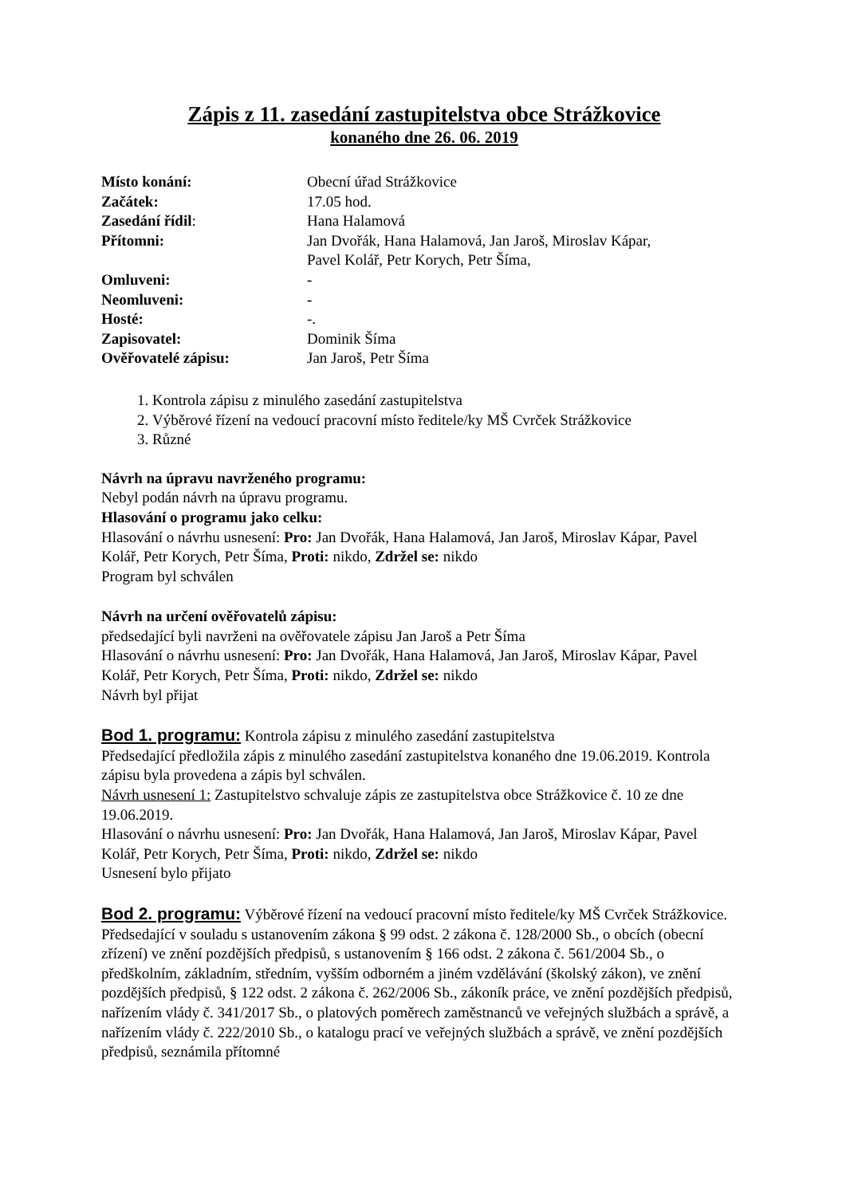Zápis z 11. zasedání zastupitelstva obce Strážkovice
konaného dne 26. 06. 2019
| Místo konání: | Obecní úřad Strážkovice |
| Začátek: | 17.05 hod. |
| Zasedání řídil : | Hana Halamová |
| Přítomni: | Jan Dvořák, Hana Halamová, Jan Jaroš, Miroslav Kápar, Pavel Kolář, Petr Korych, Petr Šíma, |
| Omluveni: | - |
| Neomluveni: | - |
| Hosté: | -. |
| Zapisovatel: | Dominik Šíma |
| Ověřovatelé zápisu: | Jan Jaroš, Petr Šíma |
1. Kontrola zápisu z minulého zasedání zastupitelstva
2. Výběrové řízení na vedoucí pracovní místo ředitele/ky MŠ Cvrček Strážkovice
3. Různé
Návrh na úpravu navrženého programu:
Nebyl podán návrh na úpravu programu.
Hlasování o programu jako celku:
Hlasování o návrhu usnesení: Pro: Jan Dvořák, Hana Halamová, Jan Jaroš, Miroslav Kápar, Pavel Kolář, Petr Korych, Petr Šíma, Proti: nikdo, Zdržel se: nikdo
Program byl schválen
Návrh na určení ověřovatelů zápisu:
předsedající byli navrženi na ověřovatele zápisu Jan Jaroš a Petr Šíma
Hlasování o návrhu usnesení: Pro: Jan Dvořák, Hana Halamová, Jan Jaroš, Miroslav Kápar, Pavel Kolář, Petr Korych, Petr Šíma, Proti: nikdo, Zdržel se: nikdo
Návrh byl přijat
Bod 1. programu: Kontrola zápisu z minulého zasedání zastupitelstva
Předsedající předložila zápis z minulého zasedání zastupitelstva konaného dne 19.06.2019. Kontrola zápisu byla provedena a zápis byl schválen.
Návrh usnesení 1: Zastupitelstvo schvaluje zápis ze zastupitelstva obce Strážkovice č. 10 ze dne 19.06.2019.
Hlasování o návrhu usnesení: Pro: Jan Dvořák, Hana Halamová, Jan Jaroš, Miroslav Kápar, Pavel Kolář, Petr Korych, Petr Šíma, Proti: nikdo, Zdržel se: nikdo
Usnesení bylo přijato
Bod 2. programu: Výběrové řízení na vedoucí pracovní místo ředitele/ky MŠ Cvrček Strážkovice.
Předsedající v souladu s ustanovením zákona § 99 odst. 2 zákona č. 128/2000 Sb., o obcích (obecní zřízení) ve znění pozdějších předpisů, s ustanovením § 166 odst. 2 zákona č. 561/2004 Sb., o předškolním, základním, středním, vyšším odborném a jiném vzdělávání (školský zákon), ve znění pozdějších předpisů, § 122 odst. 2 zákona č. 262/2006 Sb., zákoník práce, ve znění pozdějších předpisů, nařízením vlády č. 341/2017 Sb., o platových poměrech zaměstnanců ve veřejných službách a správě, a nařízením vlády č. 222/2010 Sb., o katalogu prací ve veřejných službách a správě, ve znění pozdějších předpisů, seznámila přítomné